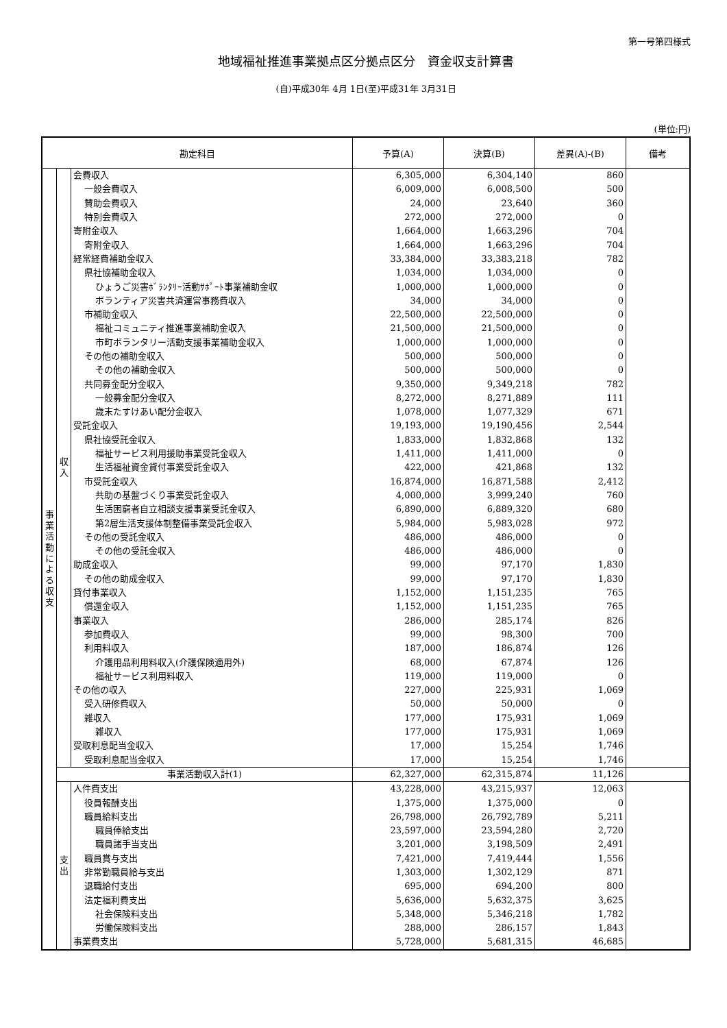第一号第四様式
地域福祉推進事業拠点区分拠点区分　資金収支計算書
(自)平成30年 4月 1日(至)平成31年 3月31日
(単位:円)
| 勘定科目 | | | 予算(A) | 決算(B) | 差異(A)-(B) | 備考 |
| --- | --- | --- | --- | --- | --- | --- |
| 事業活動による収支 | 収入 | 会費収入 | 6,305,000 | 6,304,140 | 860 | |
| | | 一般会費収入 | 6,009,000 | 6,008,500 | 500 | |
| | | 賛助会費収入 | 24,000 | 23,640 | 360 | |
| | | 特別会費収入 | 272,000 | 272,000 | 0 | |
| | | 寄附金収入 | 1,664,000 | 1,663,296 | 704 | |
| | | 寄附金収入 | 1,664,000 | 1,663,296 | 704 | |
| | | 経常経費補助金収入 | 33,384,000 | 33,383,218 | 782 | |
| | | 県社協補助金収入 | 1,034,000 | 1,034,000 | 0 | |
| | | ひょうご災害ﾎﾞﾗﾝﾀﾘｰ活動ｻﾎﾟｰﾄ事業補助金収 | 1,000,000 | 1,000,000 | 0 | |
| | | ボランティア災害共済運営事務費収入 | 34,000 | 34,000 | 0 | |
| | | 市補助金収入 | 22,500,000 | 22,500,000 | 0 | |
| | | 福祉コミュニティ推進事業補助金収入 | 21,500,000 | 21,500,000 | 0 | |
| | | 市町ボランタリー活動支援事業補助金収入 | 1,000,000 | 1,000,000 | 0 | |
| | | その他の補助金収入 | 500,000 | 500,000 | 0 | |
| | | その他の補助金収入 | 500,000 | 500,000 | 0 | |
| | | 共同募金配分金収入 | 9,350,000 | 9,349,218 | 782 | |
| | | 一般募金配分金収入 | 8,272,000 | 8,271,889 | 111 | |
| | | 歳末たすけあい配分金収入 | 1,078,000 | 1,077,329 | 671 | |
| | | 受託金収入 | 19,193,000 | 19,190,456 | 2,544 | |
| | | 県社協受託金収入 | 1,833,000 | 1,832,868 | 132 | |
| | | 福祉サービス利用援助事業受託金収入 | 1,411,000 | 1,411,000 | 0 | |
| | | 生活福祉資金貸付事業受託金収入 | 422,000 | 421,868 | 132 | |
| | | 市受託金収入 | 16,874,000 | 16,871,588 | 2,412 | |
| | | 共助の基盤づくり事業受託金収入 | 4,000,000 | 3,999,240 | 760 | |
| | | 生活困窮者自立相談支援事業受託金収入 | 6,890,000 | 6,889,320 | 680 | |
| | | 第2層生活支援体制整備事業受託金収入 | 5,984,000 | 5,983,028 | 972 | |
| | | その他の受託金収入 | 486,000 | 486,000 | 0 | |
| | | その他の受託金収入 | 486,000 | 486,000 | 0 | |
| | | 助成金収入 | 99,000 | 97,170 | 1,830 | |
| | | その他の助成金収入 | 99,000 | 97,170 | 1,830 | |
| | | 貸付事業収入 | 1,152,000 | 1,151,235 | 765 | |
| | | 償還金収入 | 1,152,000 | 1,151,235 | 765 | |
| | | 事業収入 | 286,000 | 285,174 | 826 | |
| | | 参加費収入 | 99,000 | 98,300 | 700 | |
| | | 利用料収入 | 187,000 | 186,874 | 126 | |
| | | 介護用品利用料収入(介護保険適用外) | 68,000 | 67,874 | 126 | |
| | | 福祉サービス利用料収入 | 119,000 | 119,000 | 0 | |
| | | その他の収入 | 227,000 | 225,931 | 1,069 | |
| | | 受入研修費収入 | 50,000 | 50,000 | 0 | |
| | | 雑収入 | 177,000 | 175,931 | 1,069 | |
| | | 雑収入 | 177,000 | 175,931 | 1,069 | |
| | | 受取利息配当金収入 | 17,000 | 15,254 | 1,746 | |
| | | 受取利息配当金収入 | 17,000 | 15,254 | 1,746 | |
| | 事業活動収入計(1) | | 62,327,000 | 62,315,874 | 11,126 | |
| | 支出 | 人件費支出 | 43,228,000 | 43,215,937 | 12,063 | |
| | | 役員報酬支出 | 1,375,000 | 1,375,000 | 0 | |
| | | 職員給料支出 | 26,798,000 | 26,792,789 | 5,211 | |
| | | 職員俸給支出 | 23,597,000 | 23,594,280 | 2,720 | |
| | | 職員諸手当支出 | 3,201,000 | 3,198,509 | 2,491 | |
| | | 職員賞与支出 | 7,421,000 | 7,419,444 | 1,556 | |
| | | 非常勤職員給与支出 | 1,303,000 | 1,302,129 | 871 | |
| | | 退職給付支出 | 695,000 | 694,200 | 800 | |
| | | 法定福利費支出 | 5,636,000 | 5,632,375 | 3,625 | |
| | | 社会保険料支出 | 5,348,000 | 5,346,218 | 1,782 | |
| | | 労働保険料支出 | 288,000 | 286,157 | 1,843 | |
| | | 事業費支出 | 5,728,000 | 5,681,315 | 46,685 | |